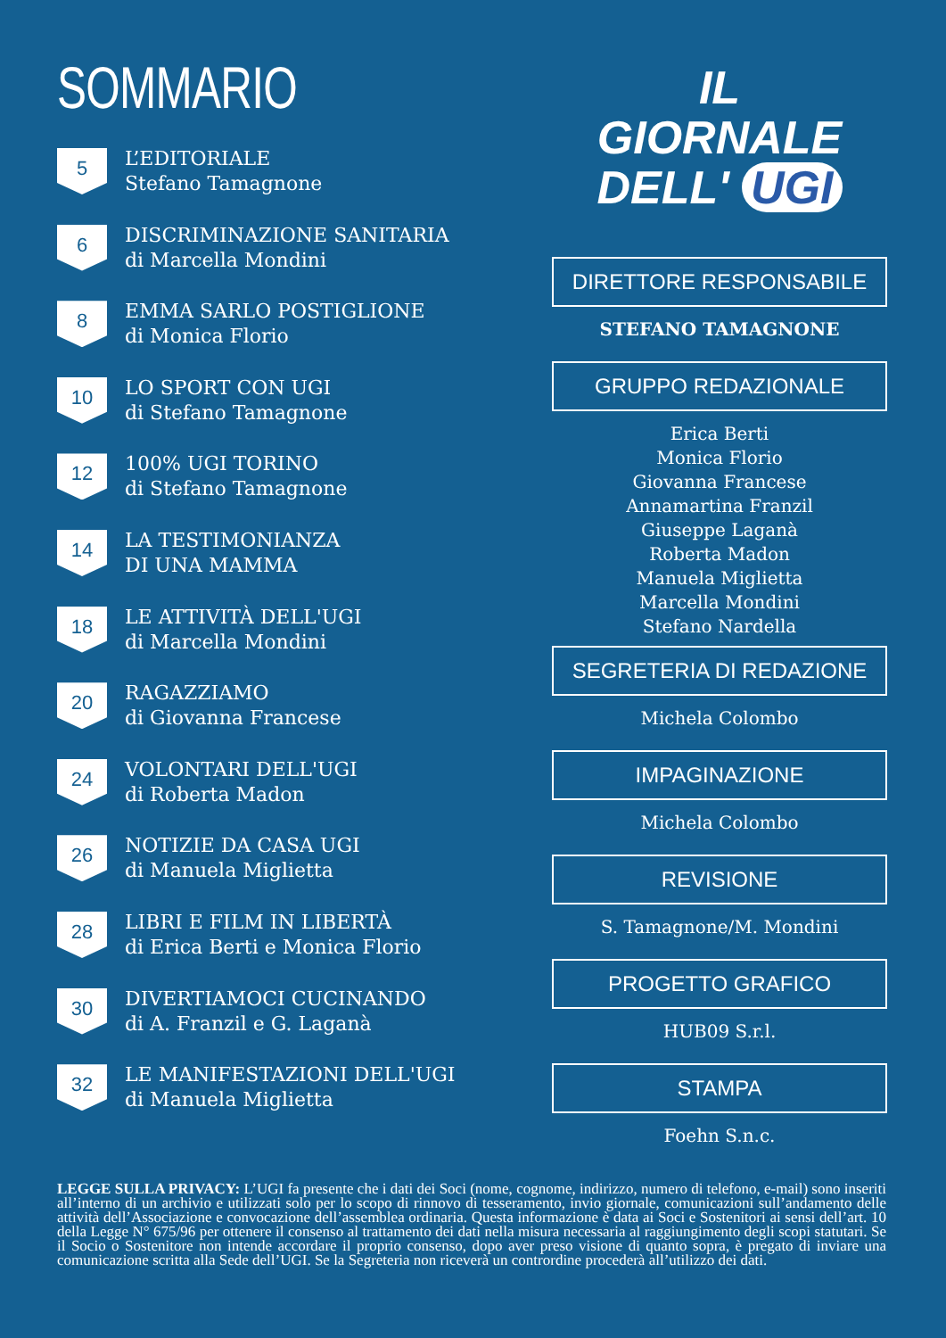SOMMARIO
5
L’EDITORIALE
Stefano Tamagnone
6
DISCRIMINAZIONE SANITARIA
di Marcella Mondini
8
EMMA SARLO POSTIGLIONE
di Monica Florio
10
LO SPORT CON UGI
di Stefano Tamagnone
12
100% UGI TORINO
di Stefano Tamagnone
14
LA TESTIMONIANZA
DI UNA MAMMA
18
LE ATTIVITÀ DELL'UGI
di Marcella Mondini
20
RAGAZZIAMO
di Giovanna Francese
24
VOLONTARI DELL'UGI
di Roberta Madon
26
NOTIZIE DA CASA UGI
di Manuela Miglietta
28
LIBRI E FILM IN LIBERTÀ
di Erica Berti e Monica Florio
30
DIVERTIAMOCI CUCINANDO
di A. Franzil e G. Laganà
32
LE MANIFESTAZIONI DELL'UGI
di Manuela Miglietta
IL
GIORNALE
DELL' UGI
DIRETTORE RESPONSABILE
STEFANO TAMAGNONE
GRUPPO REDAZIONALE
Erica Berti
Monica Florio
Giovanna Francese
Annamartina Franzil
Giuseppe Laganà
Roberta Madon
Manuela Miglietta
Marcella Mondini
Stefano Nardella
SEGRETERIA DI REDAZIONE
Michela Colombo
IMPAGINAZIONE
Michela Colombo
REVISIONE
S. Tamagnone/M. Mondini
PROGETTO GRAFICO
HUB09 S.r.l.
STAMPA
Foehn S.n.c.
LEGGE SULLA PRIVACY: L’UGI fa presente che i dati dei Soci (nome, cognome, indirizzo, numero di telefono, e-mail) sono inseriti all’interno di un archivio e utilizzati solo per lo scopo di rinnovo di tesseramento, invio giornale, comunicazioni sull’andamento delle attività dell’Associazione e convocazione dell’assemblea ordinaria. Questa informazione è data ai Soci e Sostenitori ai sensi dell’art. 10 della Legge N° 675/96 per ottenere il consenso al trattamento dei dati nella misura necessaria al raggiungimento degli scopi statutari. Se il Socio o Sostenitore non intende accordare il proprio consenso, dopo aver preso visione di quanto sopra, è pregato di inviare una comunicazione scritta alla Sede dell’UGI. Se la Segreteria non riceverà un contrordine procederà all’utilizzo dei dati.